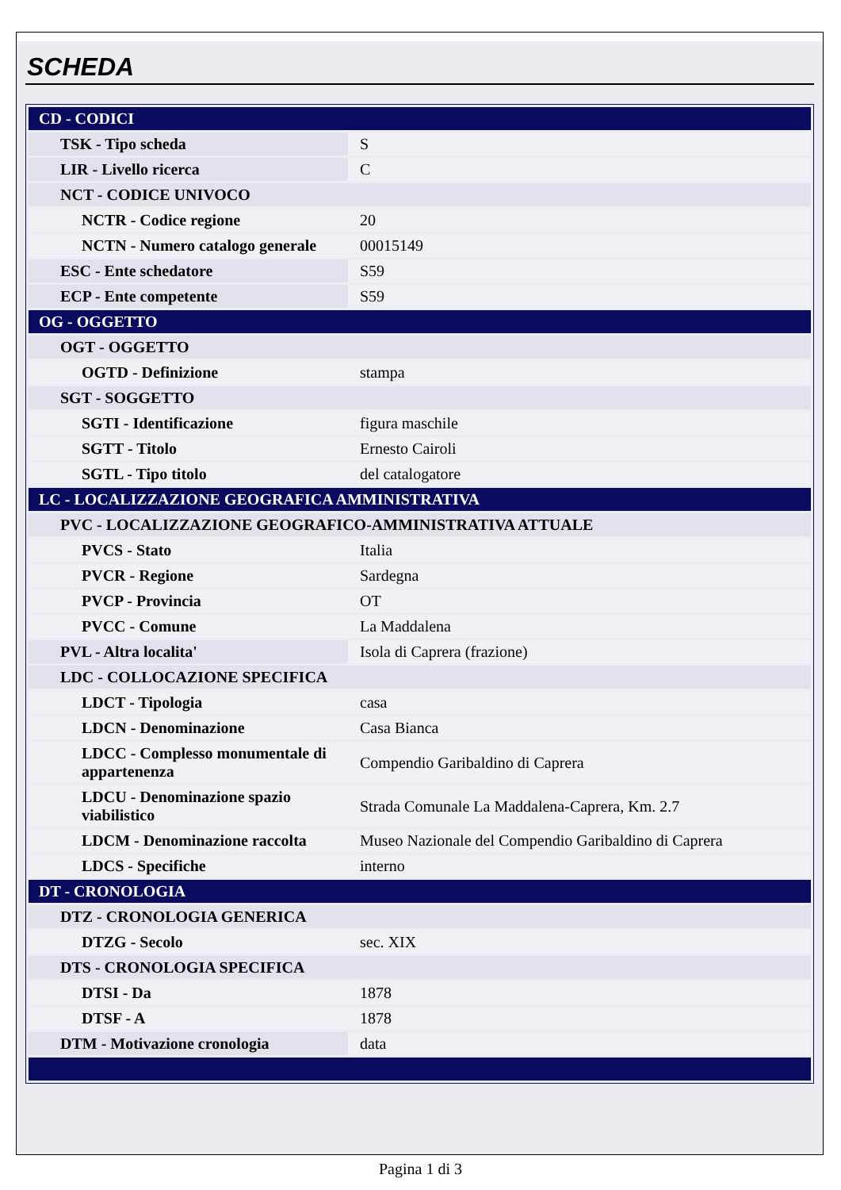SCHEDA
| CD - CODICI | |
| TSK - Tipo scheda | S |
| LIR - Livello ricerca | C |
| NCT - CODICE UNIVOCO | |
| NCTR - Codice regione | 20 |
| NCTN - Numero catalogo generale | 00015149 |
| ESC - Ente schedatore | S59 |
| ECP - Ente competente | S59 |
| OG - OGGETTO | |
| OGT - OGGETTO | |
| OGTD - Definizione | stampa |
| SGT - SOGGETTO | |
| SGTI - Identificazione | figura maschile |
| SGTT - Titolo | Ernesto Cairoli |
| SGTL - Tipo titolo | del catalogatore |
| LC - LOCALIZZAZIONE GEOGRAFICA AMMINISTRATIVA | |
| PVC - LOCALIZZAZIONE GEOGRAFICO-AMMINISTRATIVA ATTUALE | |
| PVCS - Stato | Italia |
| PVCR - Regione | Sardegna |
| PVCP - Provincia | OT |
| PVCC - Comune | La Maddalena |
| PVL - Altra localita' | Isola di Caprera (frazione) |
| LDC - COLLOCAZIONE SPECIFICA | |
| LDCT - Tipologia | casa |
| LDCN - Denominazione | Casa Bianca |
| LDCC - Complesso monumentale di appartenenza | Compendio Garibaldino di Caprera |
| LDCU - Denominazione spazio viabilistico | Strada Comunale La Maddalena-Caprera, Km. 2.7 |
| LDCM - Denominazione raccolta | Museo Nazionale del Compendio Garibaldino di Caprera |
| LDCS - Specifiche | interno |
| DT - CRONOLOGIA | |
| DTZ - CRONOLOGIA GENERICA | |
| DTZG - Secolo | sec. XIX |
| DTS - CRONOLOGIA SPECIFICA | |
| DTSI - Da | 1878 |
| DTSF - A | 1878 |
| DTM - Motivazione cronologia | data |
Pagina 1 di 3